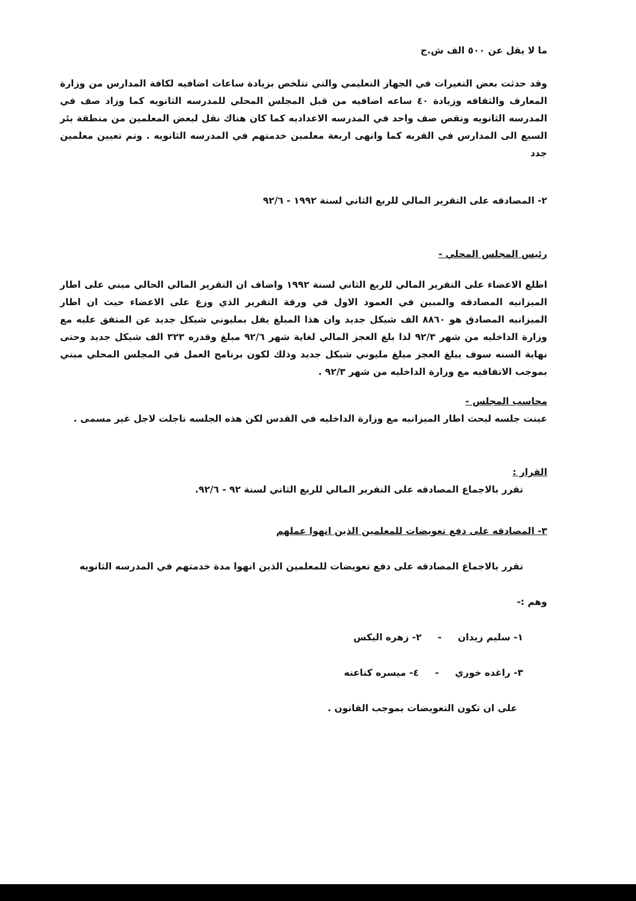ما لا يقل عن ٥٠٠ الف ش.ج
وقد حدثت بعض التغيرات في الجهاز التعليمي والتي تتلخص بزيادة ساعات اضافيه لكافة المدارس من وزارة المعارف والثقافه وزيادة ٤٠ ساعه اضافيه من قبل المجلس المحلي للمدرسه الثانويه كما وزاد صف في المدرسه الثانويه ونقص صف واحد في المدرسه الاعداديه كما كان هناك نقل لبعض المعلمين من منطقة بئر السبع الى المدارس في القريه كما وانهى اربعة معلمين خدمتهم في المدرسه الثانويه . وتم تعيين معلمين جدد
٢- المصادقه على التقرير المالي للربع الثاني لسنة ١٩٩٢ - ٩٢/٦
رئيس المجلس المحلي -
اطلع الاعضاء على التقرير المالي للربع الثاني لسنة ١٩٩٢ واضاف ان التقرير المالي الحالي مبني على اطار الميزانيه المصادقه والمبين في العمود الاول في ورقة التقرير الذي وزع على الاعضاء حيث ان اطار الميزانيه المصادق هو ٨٨٦٠ الف شيكل جديد وان هذا المبلغ يقل بمليوني شيكل جديد عن المتفق عليه مع وزارة الداخليه من شهر ٩٢/٣ لذا بلغ العجز المالي لغاية شهر ٩٢/٦ مبلغ وقدره ٣٢٣ الف شيكل جديد وحتى نهاية السنه سوف يبلغ العجز مبلغ مليوني شيكل جديد وذلك لكون برنامج العمل في المجلس المحلي مبني بموجب الاتفاقيه مع وزارة الداخليه من شهر ٩٢/٣ .
محاسب المجلس -
عينت جلسه لبحث اطار الميزانيه مع وزارة الداخليه في القدس لكن هذه الجلسه تاجلت لاجل غير مسمى .
القرار :
تقرر بالاجماع المصادقه على التقرير المالي للربع الثاني لسنة ٩٢ - ٩٢/٦.
٣- المصادقه على دفع تعويضات للمعلمين الذين انهوا عملهم
تقرر بالاجماع المصادقه على دفع تعويضات للمعلمين الذين انهوا مدة خدمتهم في المدرسه الثانويه
وهم :-
١- سليم زيدان - ٢- زهره اليكس
٣- راغده خوري - ٤- ميسره كناعنه
على ان تكون التعويضات بموجب القانون .